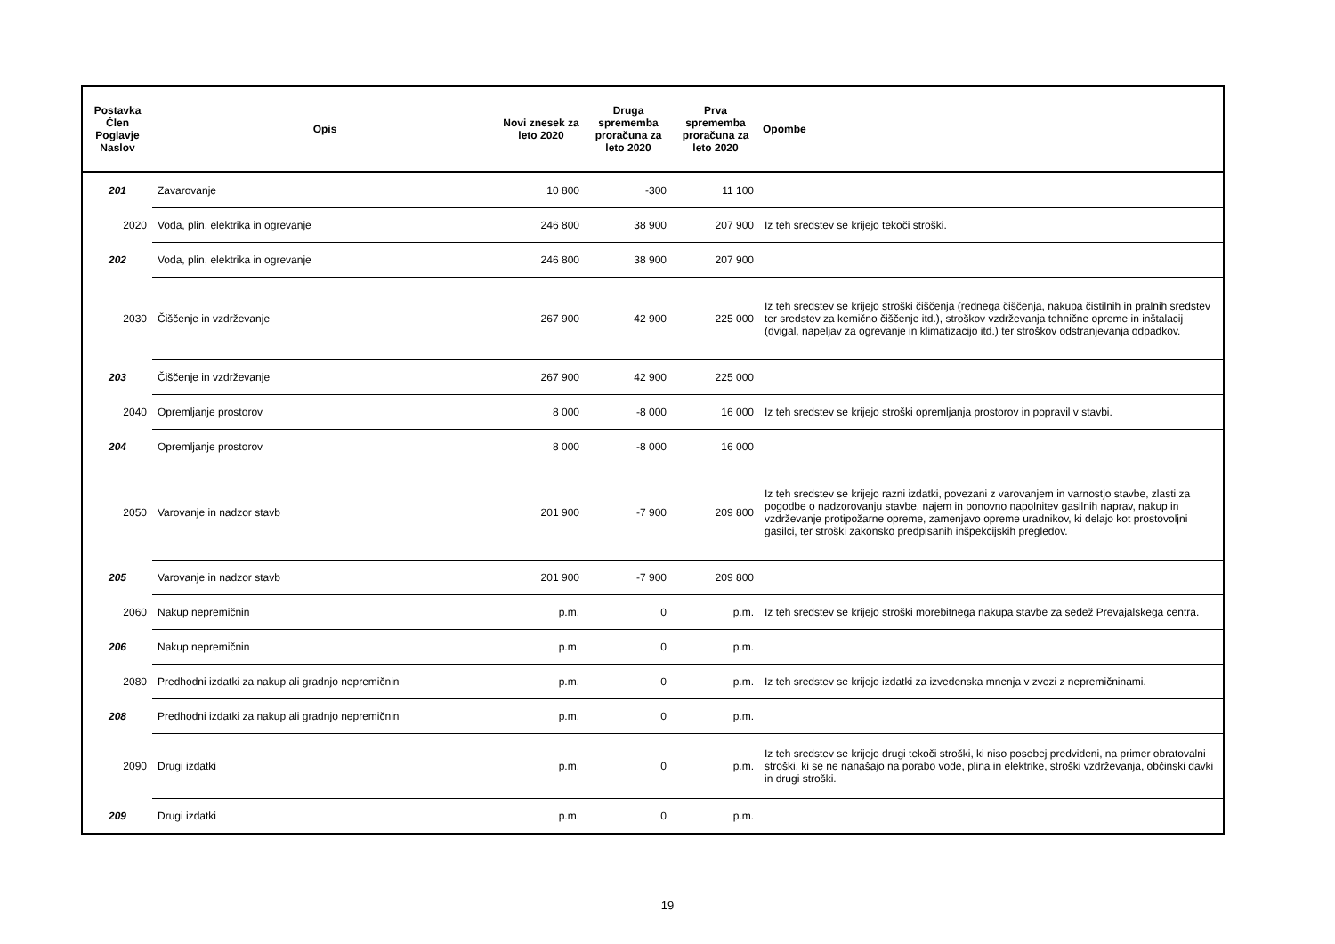| Postavka Člen Poglavje Naslov | Opis | Novi znesek za leto 2020 | Druga sprememba proračuna za leto 2020 | Prva sprememba proračuna za leto 2020 | Opombe |
| --- | --- | --- | --- | --- | --- |
| 201 | Zavarovanje | 10 800 | -300 | 11 100 | |
| 2020 | Voda, plin, elektrika in ogrevanje | 246 800 | 38 900 | 207 900 | Iz teh sredstev se krijejo tekoči stroški. |
| 202 | Voda, plin, elektrika in ogrevanje | 246 800 | 38 900 | 207 900 | |
| 2030 | Čiščenje in vzdrževanje | 267 900 | 42 900 | 225 000 | Iz teh sredstev se krijejo stroški čiščenja (rednega čiščenja, nakupa čistilnih in pralnih sredstev ter sredstev za kemično čiščenje itd.), stroškov vzdrževanja tehnične opreme in inštalacij (dvigal, napeljav za ogrevanje in klimatizacijo itd.) ter stroškov odstranjevanja odpadkov. |
| 203 | Čiščenje in vzdrževanje | 267 900 | 42 900 | 225 000 | |
| 2040 | Opremljanje prostorov | 8 000 | -8 000 | 16 000 | Iz teh sredstev se krijejo stroški opremljanja prostorov in popravil v stavbi. |
| 204 | Opremljanje prostorov | 8 000 | -8 000 | 16 000 | |
| 2050 | Varovanje in nadzor stavb | 201 900 | -7 900 | 209 800 | Iz teh sredstev se krijejo razni izdatki, povezani z varovanjem in varnostjo stavbe, zlasti za pogodbe o nadzorovanju stavbe, najem in ponovno napolnitev gasilnih naprav, nakup in vzdrževanje protipožarne opreme, zamenjavo opreme uradnikov, ki delajo kot prostovoljni gasilci, ter stroški zakonsko predpisanih inšpekcijskih pregledov. |
| 205 | Varovanje in nadzor stavb | 201 900 | -7 900 | 209 800 | |
| 2060 | Nakup nepremičnin | p.m. | 0 | p.m. | Iz teh sredstev se krijejo stroški morebitnega nakupa stavbe za sedež Prevajalskega centra. |
| 206 | Nakup nepremičnin | p.m. | 0 | p.m. | |
| 2080 | Predhodni izdatki za nakup ali gradnjo nepremičnin | p.m. | 0 | p.m. | Iz teh sredstev se krijejo izdatki za izvedenska mnenja v zvezi z nepremičninami. |
| 208 | Predhodni izdatki za nakup ali gradnjo nepremičnin | p.m. | 0 | p.m. | |
| 2090 | Drugi izdatki | p.m. | 0 | p.m. | Iz teh sredstev se krijejo drugi tekoči stroški, ki niso posebej predvideni, na primer obratovalni stroški, ki se ne nanašajo na porabo vode, plina in elektrike, stroški vzdrževanja, občinski davki in drugi stroški. |
| 209 | Drugi izdatki | p.m. | 0 | p.m. | |
19